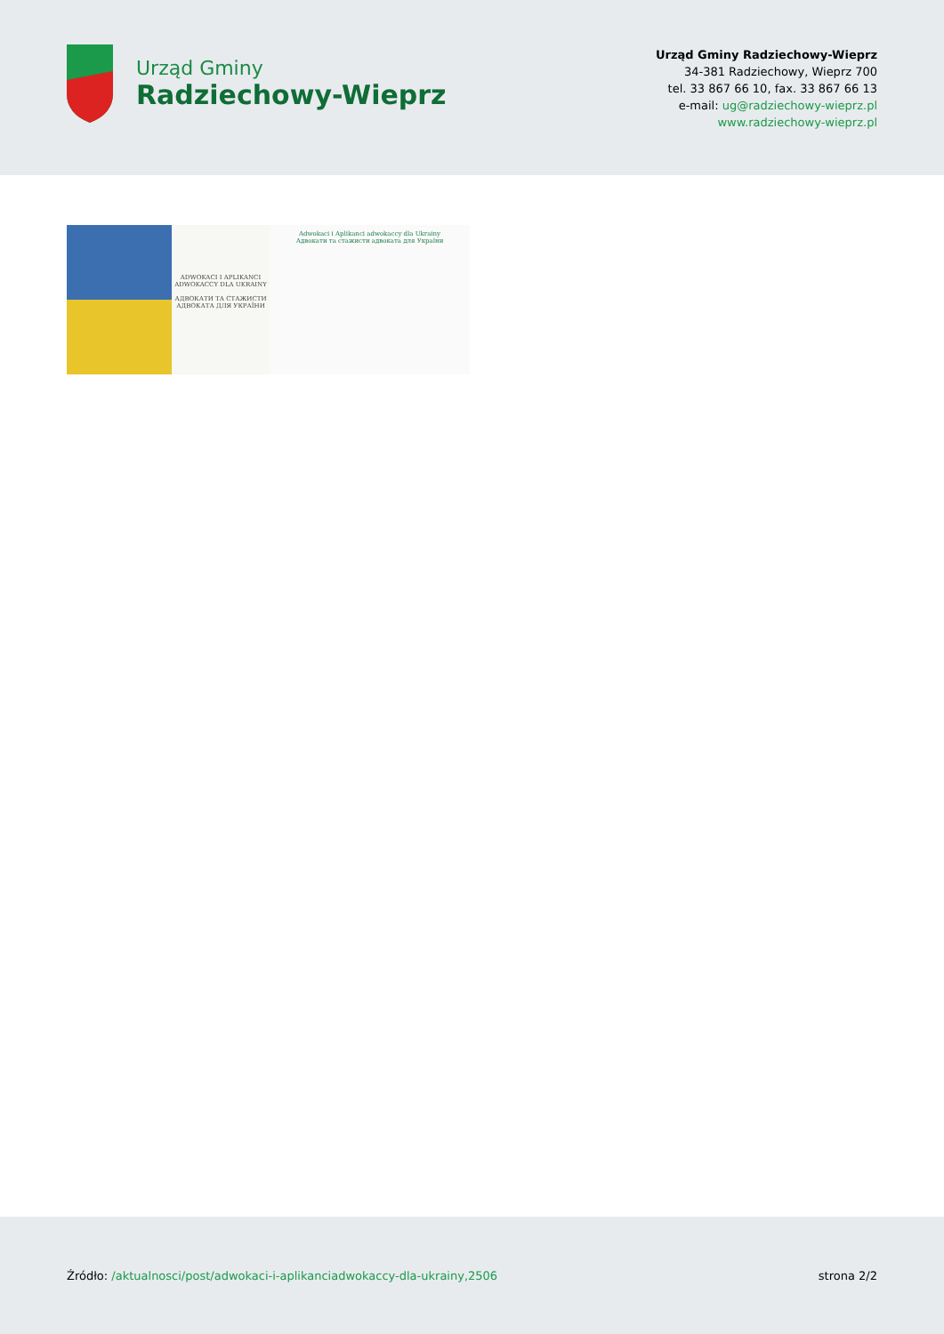Urząd Gminy
Radziechowy-Wieprz
Urząd Gminy Radziechowy-Wieprz
34-381 Radziechowy, Wieprz 700
tel. 33 867 66 10, fax. 33 867 66 13
e-mail: ug@radziechowy-wieprz.pl
www.radziechowy-wieprz.pl
ADWOKACI I APLIKANCI ADWOKACCY DLA UKRAINY
АДВОКАТИ ТА СТАЖИСТИ АДВОКАТА ДЛЯ УКРАЇНИ
Adwokaci i Aplikanci adwokaccy dla Ukrainy
Адвокати та стажисти адвоката для України
Źródło: /aktualnosci/post/adwokaci-i-aplikanciadwokaccy-dla-ukrainy,2506
strona 2/2